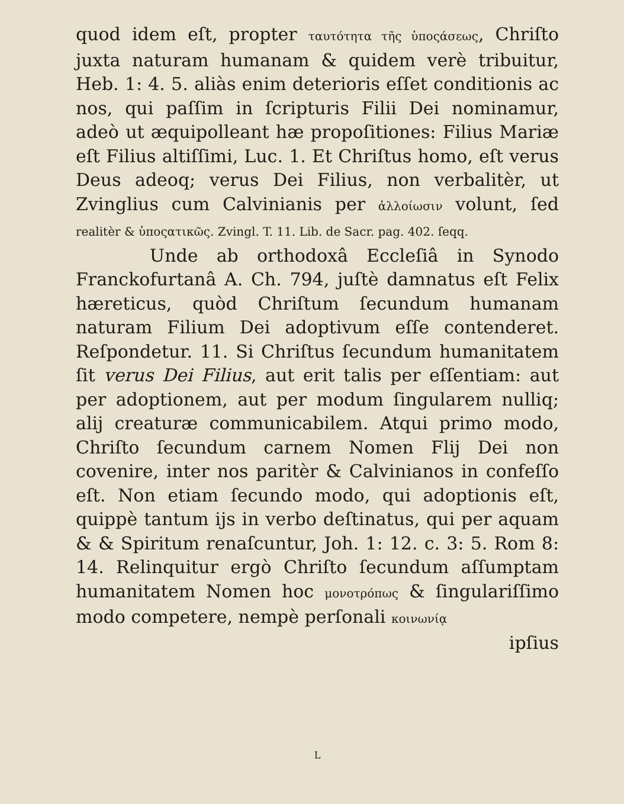quod idem eſt, propter ταυτότητα τῆς ὑποςάσεως, Chriſto juxta naturam humanam & quidem verè tribuitur, Heb. 1: 4. 5. aliàs enim deterioris eſſet conditionis ac nos, qui paſſim in ſcripturis Filii Dei nominamur, adeò ut æquipolleant hæ propoſitiones: Filius Mariæ eſt Filius altiſſimi, Luc. 1. Et Chriſtus homo, eſt verus Deus adeoq; verus Dei Filius, non verbalitèr, ut Zvinglius cum Calvinianis per ἀλλοίωσιν volunt, ſed realitèr & ὑποςατικῶς. Zvingl. T. 11. Lib. de Sacr. pag. 402. ſeqq.
Unde ab orthodoxâ Eccleſiâ in Synodo Franckofurtanâ A. Ch. 794, juſtè damnatus eſt Felix hæreticus, quòd Chriſtum ſecundum humanam naturam Filium Dei adoptivum eſſe contenderet. Reſpondetur. 11. Si Chriſtus ſecundum humanitatem ſit verus Dei Filius, aut erit talis per eſſentiam: aut per adoptionem, aut per modum ſingularem nulliq; alij creaturæ communicabilem. Atqui primo modo, Chriſto ſecundum carnem Nomen Flij Dei non covenire, inter nos paritèr & Calvinianos in confeſſo eſt. Non etiam ſecundo modo, qui adoptionis eſt, quippè tantum ijs in verbo deſtinatus, qui per aquam & & Spiritum renaſcuntur, Joh. 1: 12. c. 3: 5. Rom 8: 14. Relinquitur ergò Chriſto ſecundum aſſumptam humanitatem Nomen hoc μονοτρόπως & ſingulariſſimo modo competere, nempè perſonali κοινωνίᾳ
ipſius
L